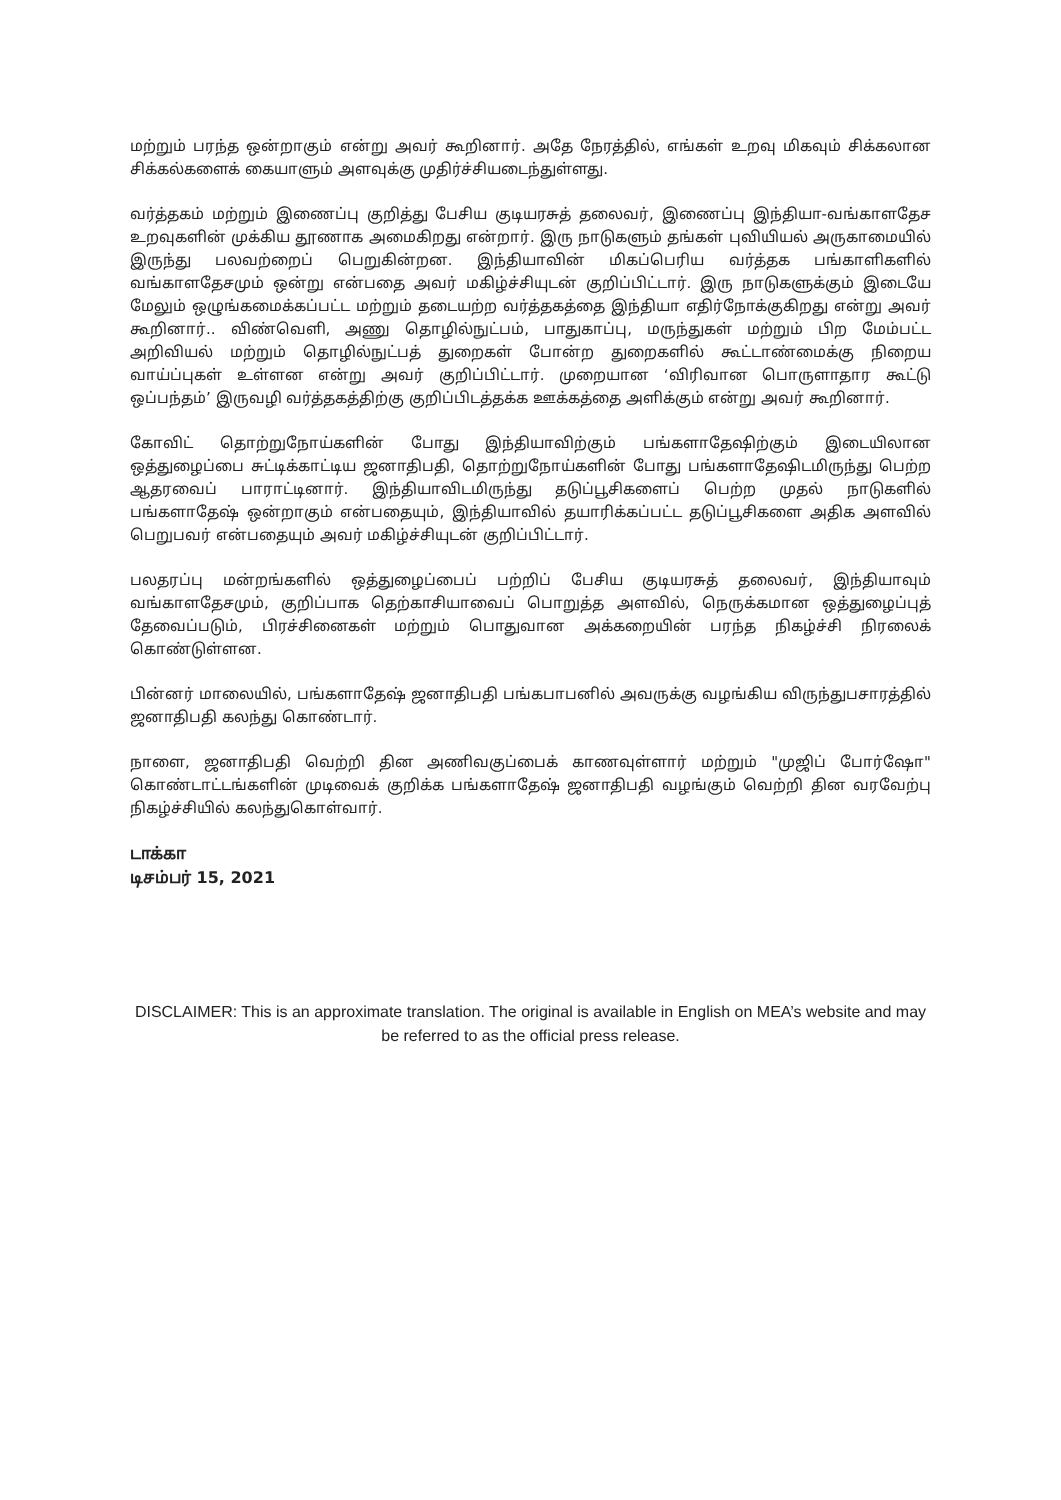மற்றும் பரந்த ஒன்றாகும் என்று அவர் கூறினார். அதே நேரத்தில், எங்கள் உறவு மிகவும் சிக்கலான சிக்கல்களைக் கையாளும் அளவுக்கு முதிர்ச்சியடைந்துள்ளது.
வர்த்தகம் மற்றும் இணைப்பு குறித்து பேசிய குடியரசுத் தலைவர், இணைப்பு இந்தியா-வங்காளதேச உறவுகளின் முக்கிய தூணாக அமைகிறது என்றார். இரு நாடுகளும் தங்கள் புவியியல் அருகாமையில் இருந்து பலவற்றைப் பெறுகின்றன. இந்தியாவின் மிகப்பெரிய வர்த்தக பங்காளிகளில் வங்காளதேசமும் ஒன்று என்பதை அவர் மகிழ்ச்சியுடன் குறிப்பிட்டார். இரு நாடுகளுக்கும் இடையே மேலும் ஒழுங்கமைக்கப்பட்ட மற்றும் தடையற்ற வர்த்தகத்தை இந்தியா எதிர்நோக்குகிறது என்று அவர் கூறினார்.. விண்வெளி, அணு தொழில்நுட்பம், பாதுகாப்பு, மருந்துகள் மற்றும் பிற மேம்பட்ட அறிவியல் மற்றும் தொழில்நுட்பத் துறைகள் போன்ற துறைகளில் கூட்டாண்மைக்கு நிறைய வாய்ப்புகள் உள்ளன என்று அவர் குறிப்பிட்டார். முறையான ‘விரிவான பொருளாதார கூட்டு ஒப்பந்தம்’ இருவழி வர்த்தகத்திற்கு குறிப்பிடத்தக்க ஊக்கத்தை அளிக்கும் என்று அவர் கூறினார்.
கோவிட் தொற்றுநோய்களின் போது இந்தியாவிற்கும் பங்களாதேஷிற்கும் இடையிலான ஒத்துழைப்பை சுட்டிக்காட்டிய ஜனாதிபதி, தொற்றுநோய்களின் போது பங்களாதேஷிடமிருந்து பெற்ற ஆதரவைப் பாராட்டினார். இந்தியாவிடமிருந்து தடுப்பூசிகளைப் பெற்ற முதல் நாடுகளில் பங்களாதேஷ் ஒன்றாகும் என்பதையும், இந்தியாவில் தயாரிக்கப்பட்ட தடுப்பூசிகளை அதிக அளவில் பெறுபவர் என்பதையும் அவர் மகிழ்ச்சியுடன் குறிப்பிட்டார்.
பலதரப்பு மன்றங்களில் ஒத்துழைப்பைப் பற்றிப் பேசிய குடியரசுத் தலைவர், இந்தியாவும் வங்காளதேசமும், குறிப்பாக தெற்காசியாவைப் பொறுத்த அளவில், நெருக்கமான ஒத்துழைப்புத் தேவைப்படும், பிரச்சினைகள் மற்றும் பொதுவான அக்கறையின் பரந்த நிகழ்ச்சி நிரலைக் கொண்டுள்ளன.
பின்னர் மாலையில், பங்களாதேஷ் ஜனாதிபதி பங்கபாபனில் அவருக்கு வழங்கிய விருந்துபசாரத்தில் ஜனாதிபதி கலந்து கொண்டார்.
நாளை, ஜனாதிபதி வெற்றி தின அணிவகுப்பைக் காணவுள்ளார் மற்றும் "முஜிப் போர்ஷோ" கொண்டாட்டங்களின் முடிவைக் குறிக்க பங்களாதேஷ் ஜனாதிபதி வழங்கும் வெற்றி தின வரவேற்பு நிகழ்ச்சியில் கலந்துகொள்வார்.
டாக்கா
டிசம்பர் 15, 2021
DISCLAIMER: This is an approximate translation. The original is available in English on MEA’s website and may be referred to as the official press release.